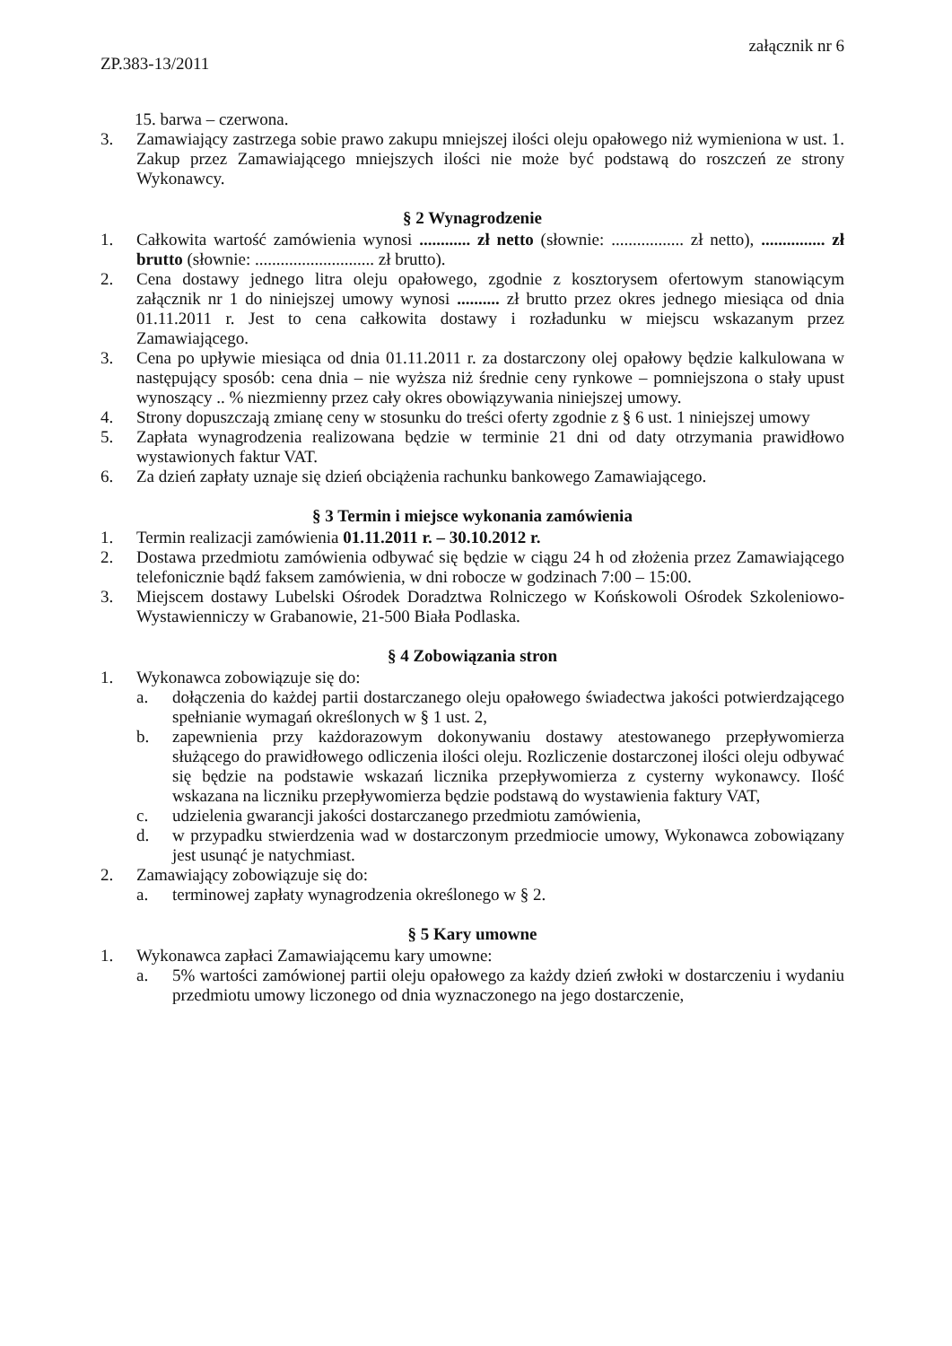ZP.383-13/2011
załącznik nr 6
15. barwa – czerwona.
3. Zamawiający zastrzega sobie prawo zakupu mniejszej ilości oleju opałowego niż wymieniona w ust. 1. Zakup przez Zamawiającego mniejszych ilości nie może być podstawą do roszczeń ze strony Wykonawcy.
§ 2 Wynagrodzenie
1. Całkowita wartość zamówienia wynosi ............ zł netto (słownie: ................. zł netto), ............... zł brutto (słownie: ............................ zł brutto).
2. Cena dostawy jednego litra oleju opałowego, zgodnie z kosztorysem ofertowym stanowiącym załącznik nr 1 do niniejszej umowy wynosi .......... zł brutto przez okres jednego miesiąca od dnia 01.11.2011 r. Jest to cena całkowita dostawy i rozładunku w miejscu wskazanym przez Zamawiającego.
3. Cena po upływie miesiąca od dnia 01.11.2011 r. za dostarczony olej opałowy będzie kalkulowana w następujący sposób: cena dnia – nie wyższa niż średnie ceny rynkowe – pomniejszona o stały upust wynoszący .. % niezmienny przez cały okres obowiązywania niniejszej umowy.
4. Strony dopuszczają zmianę ceny w stosunku do treści oferty zgodnie z § 6 ust. 1 niniejszej umowy
5. Zapłata wynagrodzenia realizowana będzie w terminie 21 dni od daty otrzymania prawidłowo wystawionych faktur VAT.
6. Za dzień zapłaty uznaje się dzień obciążenia rachunku bankowego Zamawiającego.
§ 3 Termin i miejsce wykonania zamówienia
1. Termin realizacji zamówienia 01.11.2011 r. – 30.10.2012 r.
2. Dostawa przedmiotu zamówienia odbywać się będzie w ciągu 24 h od złożenia przez Zamawiającego telefonicznie bądź faksem zamówienia, w dni robocze w godzinach 7:00 – 15:00.
3. Miejscem dostawy Lubelski Ośrodek Doradztwa Rolniczego w Końskowoli Ośrodek Szkoleniowo-Wystawienniczy w Grabanowie, 21-500 Biała Podlaska.
§ 4 Zobowiązania stron
1. Wykonawca zobowiązuje się do:
a. dołączenia do każdej partii dostarczanego oleju opałowego świadectwa jakości potwierdzającego spełnianie wymagań określonych w § 1 ust. 2,
b. zapewnienia przy każdorazowym dokonywaniu dostawy atestowanego przepływomierza służącego do prawidłowego odliczenia ilości oleju. Rozliczenie dostarczonej ilości oleju odbywać się będzie na podstawie wskazań licznika przepływomierza z cysterny wykonawcy. Ilość wskazana na liczniku przepływomierza będzie podstawą do wystawienia faktury VAT,
c. udzielenia gwarancji jakości dostarczanego przedmiotu zamówienia,
d. w przypadku stwierdzenia wad w dostarczonym przedmiocie umowy, Wykonawca zobowiązany jest usunąć je natychmiast.
2. Zamawiający zobowiązuje się do:
a. terminowej zapłaty wynagrodzenia określonego w § 2.
§ 5 Kary umowne
1. Wykonawca zapłaci Zamawiającemu kary umowne:
a. 5% wartości zamówionej partii oleju opałowego za każdy dzień zwłoki w dostarczeniu i wydaniu przedmiotu umowy liczonego od dnia wyznaczonego na jego dostarczenie,